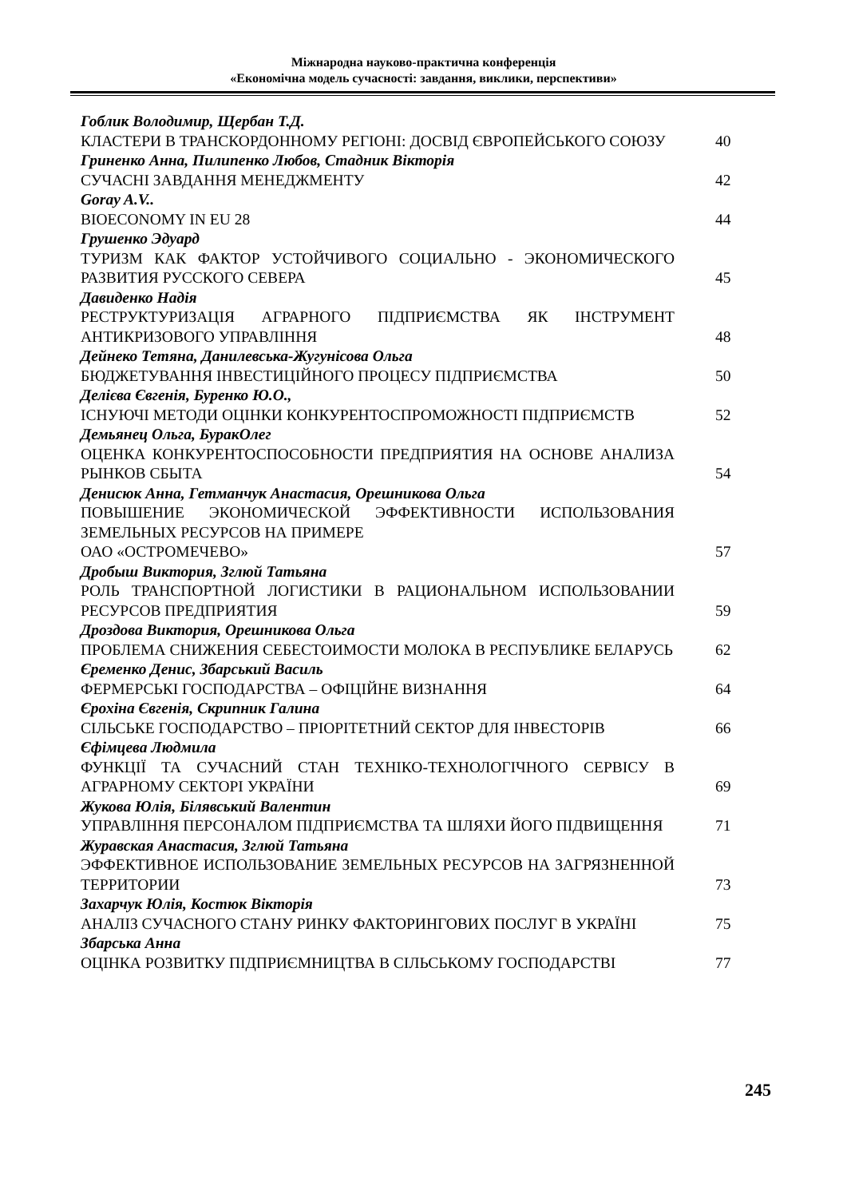Міжнародна науково-практична конференція
«Економічна модель сучасності: завдання, виклики, перспективи»
Гоблик Володимир, Щербан Т.Д.
КЛАСТЕРИ В ТРАНСКОРДОННОМУ РЕГІОНІ: ДОСВІД ЄВРОПЕЙСЬКОГО СОЮЗУ
40
Гриненко Анна, Пилипенко Любов, Стадник Вікторія
СУЧАСНІ ЗАВДАННЯ МЕНЕДЖМЕНТУ
42
Goray A.V..
BIOECONOMY IN EU 28
44
Грушенко Эдуард
ТУРИЗМ КАК ФАКТОР УСТОЙЧИВОГО СОЦИАЛЬНО - ЭКОНОМИЧЕСКОГО РАЗВИТИЯ РУССКОГО СЕВЕРА
45
Давиденко Надія
РЕСТРУКТУРИЗАЦІЯ АГРАРНОГО ПІДПРИЄМСТВА ЯК ІНСТРУМЕНТ АНТИКРИЗОВОГО УПРАВЛІННЯ
48
Дейнеко Тетяна, Данилевська-Жугунісова Ольга
БЮДЖЕТУВАННЯ ІНВЕСТИЦІЙНОГО ПРОЦЕСУ ПІДПРИЄМСТВА
50
Делієва Євгенія, Буренко Ю.О.,
ІСНУЮЧІ МЕТОДИ ОЦІНКИ КОНКУРЕНТОСПРОМОЖНОСТІ ПІДПРИЄМСТВ
52
Демьянец Ольга, БуракОлег
ОЦЕНКА КОНКУРЕНТОСПОСОБНОСТИ ПРЕДПРИЯТИЯ НА ОСНОВЕ АНАЛИЗА РЫНКОВ СБЫТА
54
Денисюк Анна, Гетманчук Анастасия, Орешникова Ольга
ПОВЫШЕНИЕ ЭКОНОМИЧЕСКОЙ ЭФФЕКТИВНОСТИ ИСПОЛЬЗОВАНИЯ ЗЕМЕЛЬНЫХ РЕСУРСОВ НА ПРИМЕРЕ
ОАО «ОСТРОМЕЧЕВО»
57
Дробыш Виктория, Зглюй Татьяна
РОЛЬ ТРАНСПОРТНОЙ ЛОГИСТИКИ В РАЦИОНАЛЬНОМ ИСПОЛЬЗОВАНИИ РЕСУРСОВ ПРЕДПРИЯТИЯ
59
Дроздова Виктория, Орешникова Ольга
ПРОБЛЕМА СНИЖЕНИЯ СЕБЕСТОИМОСТИ МОЛОКА В РЕСПУБЛИКЕ БЕЛАРУСЬ
62
Єременко Денис, Збарський Василь
ФЕРМЕРСЬКІ ГОСПОДАРСТВА – ОФІЦІЙНЕ ВИЗНАННЯ
64
Єрохіна Євгенія, Скрипник Галина
СІЛЬСЬКЕ ГОСПОДАРСТВО – ПРІОРІТЕТНИЙ СЕКТОР ДЛЯ ІНВЕСТОРІВ
66
Єфімцева Людмила
ФУНКЦІЇ ТА СУЧАСНИЙ СТАН ТЕХНІКО-ТЕХНОЛОГІЧНОГО СЕРВІСУ В АГРАРНОМУ СЕКТОРІ УКРАЇНИ
69
Жукова Юлія, Білявський Валентин
УПРАВЛІННЯ ПЕРСОНАЛОМ ПІДПРИЄМСТВА ТА ШЛЯХИ ЙОГО ПІДВИЩЕННЯ
71
Журавская Анастасия, Зглюй Татьяна
ЭФФЕКТИВНОЕ ИСПОЛЬЗОВАНИЕ ЗЕМЕЛЬНЫХ РЕСУРСОВ НА ЗАГРЯЗНЕННОЙ ТЕРРИТОРИИ
73
Захарчук Юлія, Костюк Вікторія
АНАЛІЗ СУЧАСНОГО СТАНУ РИНКУ ФАКТОРИНГОВИХ ПОСЛУГ В УКРАЇНІ
75
Збарська Анна
ОЦІНКА РОЗВИТКУ ПІДПРИЄМНИЦТВА В СІЛЬСЬКОМУ ГОСПОДАРСТВІ
77
245